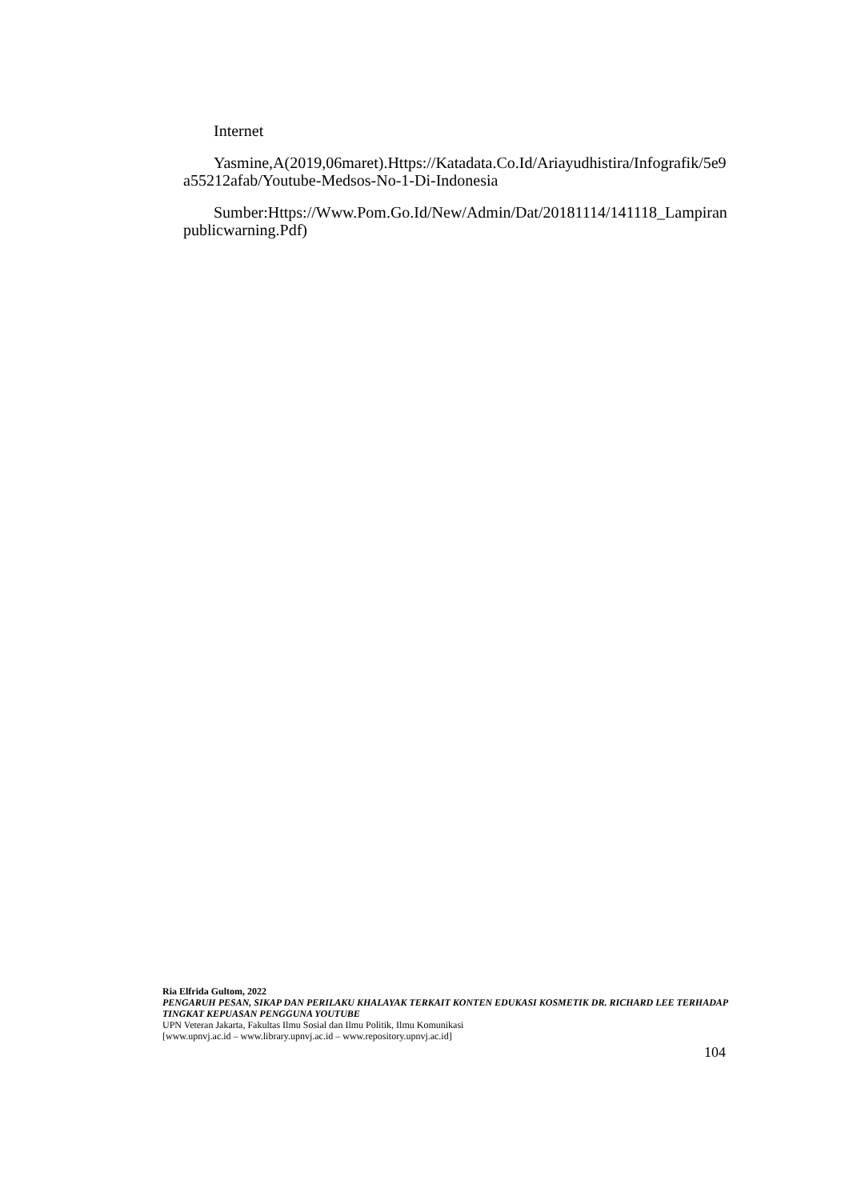Internet
Yasmine,A(2019,06maret).Https://Katadata.Co.Id/Ariayudhistira/Infografik/5e9a55212afab/Youtube-Medsos-No-1-Di-Indonesia
Sumber:Https://Www.Pom.Go.Id/New/Admin/Dat/20181114/141118_Lampiranpublicwarning.Pdf)
Ria Elfrida Gultom, 2022
PENGARUH PESAN, SIKAP DAN PERILAKU KHALAYAK TERKAIT KONTEN EDUKASI KOSMETIK DR. RICHARD LEE TERHADAP TINGKAT KEPUASAN PENGGUNA YOUTUBE
UPN Veteran Jakarta, Fakultas Ilmu Sosial dan Ilmu Politik, Ilmu Komunikasi
[www.upnvj.ac.id – www.library.upnvj.ac.id – www.repository.upnvj.ac.id]
104